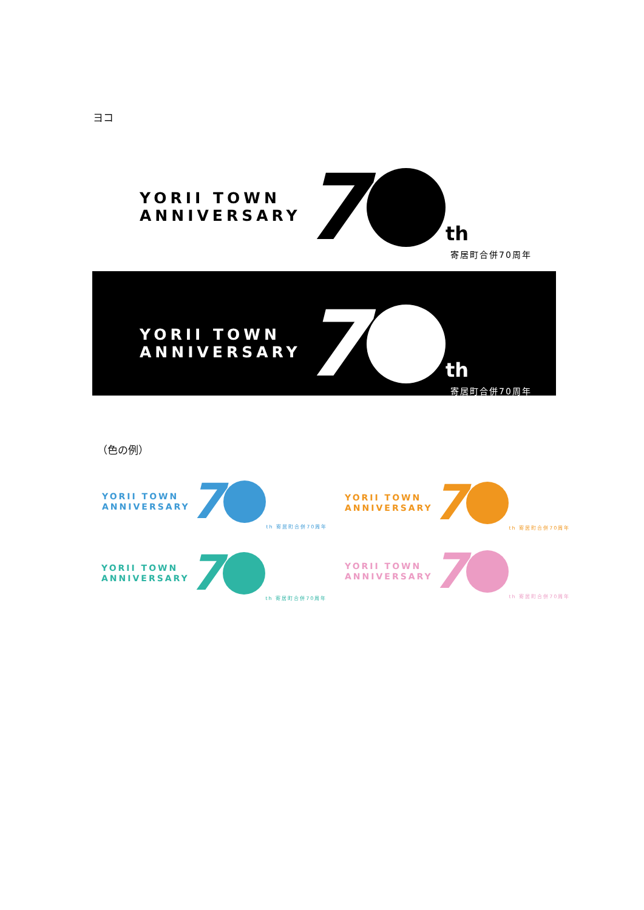ヨコ
YORII TOWN
ANNIVERSARY
7
th
寄居町合併70周年
YORII TOWN
ANNIVERSARY
7
th
寄居町合併70周年
（色の例）
YORII TOWN
ANNIVERSARY
7
th 寄居町合併70周年
YORII TOWN
ANNIVERSARY
7
th 寄居町合併70周年
YORII TOWN
ANNIVERSARY
7
th 寄居町合併70周年
YORII TOWN
ANNIVERSARY
7
th 寄居町合併70周年